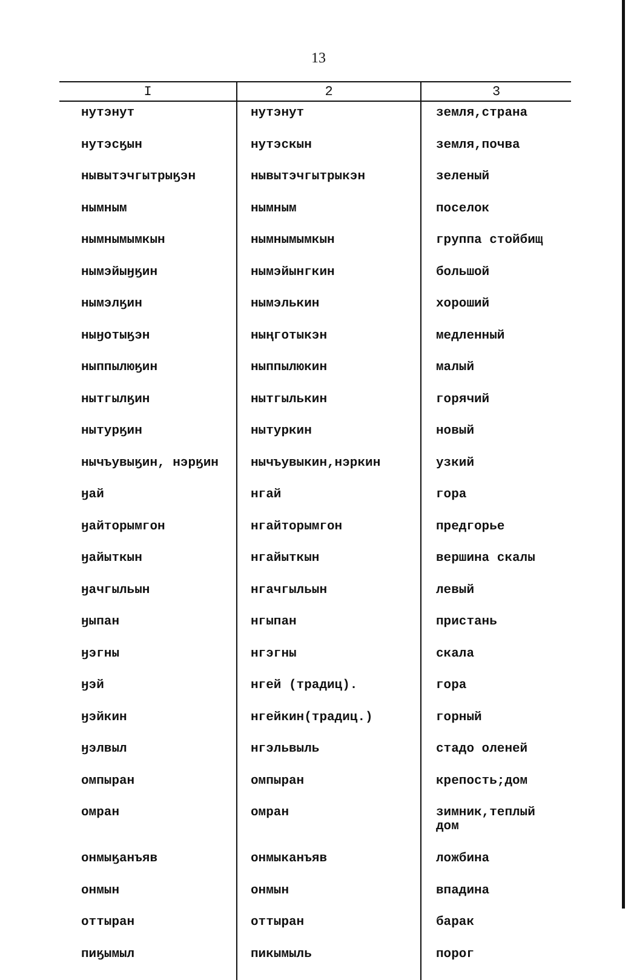13
| I | 2 | 3 |
| --- | --- | --- |
| нутэнут | нутэнут | земля,страна |
| нутэсӄын | нутэскын | земля,почва |
| нывытэчгытрыӄэн | нывытэчгытрыкэн | зеленый |
| нымным | нымным | поселок |
| нымнымымкын | нымнымымкын | группа стойбищ |
| нымэйыӈӄин | нымэйынгкин | большой |
| нымэлӄин | нымэлькин | хороший |
| ныӈотыӄэн | ныңготыкэн | медленный |
| ныппылюӄин | ныппылюкин | малый |
| нытгылӄин | нытгылькин | горячий |
| нытурӄин | нытуркин | новый |
| нычъувыӄин, нэрӄин | нычъувыкин,нэркин | узкий |
| ӈай | нгай | гора |
| ӈайторымгон | нгайторымгон | предгорье |
| ӈайыткын | нгайыткын | вершина скалы |
| ӈачгыльын | нгачгыльын | левый |
| ӈыпан | нгыпан | пристань |
| ӈэгны | нгэгны | скала |
| ӈэй | нгей (традиц). | гора |
| ӈэйкин | нгейкин(традиц.) | горный |
| ӈэлвыл | нгэльвыль | стадо оленей |
| омпыран | омпыран | крепость;дом |
| омран | омран | зимник,теплый дом |
| онмыӄанъяв | онмыканъяв | ложбина |
| онмын | онмын | впадина |
| оттыран | оттыран | барак |
| пиӄымыл | пикымыль | порог |